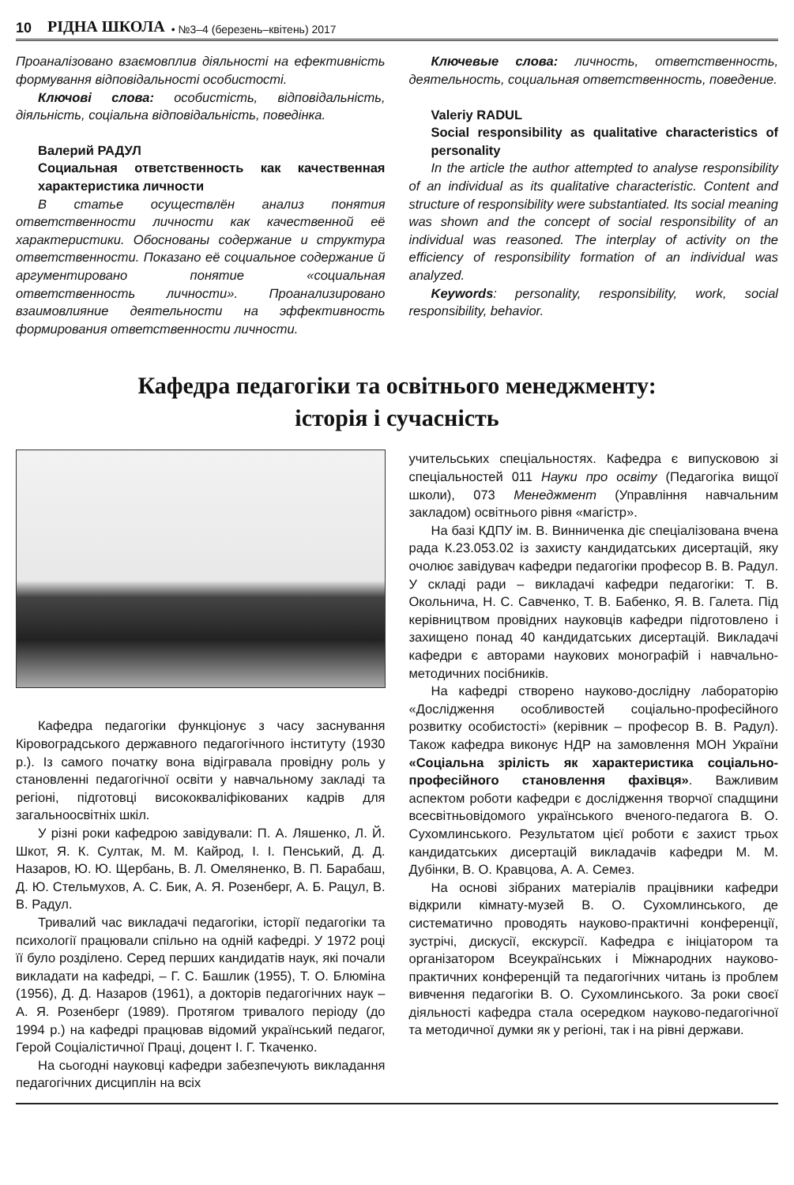10 РІДНА ШКОЛА • №3–4 (березень–квітень) 2017
Проаналізовано взаємовплив діяльності на ефективність формування відповідальності особистості.
Ключові слова: особистість, відповідальність, діяльність, соціальна відповідальність, поведінка.
Валерий РАДУЛ
Социальная ответственность как качественная характеристика личности
В статье осуществлён анализ понятия ответственности личности как качественной её характеристики. Обоснованы содержание и структура ответственности. Показано её социальное содержание й аргументировано понятие «социальная ответственность личности». Проанализировано взаимовлияние деятельности на эффективность формирования ответственности личности.
Ключевые слова: личность, ответственность, деятельность, социальная ответственность, поведение.
Valeriy RADUL
Social responsibility as qualitative characteristics of personality
In the article the author attempted to analyse responsibility of an individual as its qualitative characteristic. Content and structure of responsibility were substantiated. Its social meaning was shown and the concept of social responsibility of an individual was reasoned. The interplay of activity on the efficiency of responsibility formation of an individual was analyzed.
Keywords: personality, responsibility, work, social responsibility, behavior.
Кафедра педагогіки та освітнього менеджменту:
історія і сучасність
Кафедра педагогіки функціонує з часу заснування Кіровоградського державного педагогічного інституту (1930 р.). Із самого початку вона відігравала провідну роль у становленні педагогічної освіти у навчальному закладі та регіоні, підготовці висококваліфікованих кадрів для загальноосвітніх шкіл.
У різні роки кафедрою завідували: П. А. Ляшенко, Л. Й. Шкот, Я. К. Султак, М. М. Кайрод, І. І. Пенський, Д. Д. Назаров, Ю. Ю. Щербань, В. Л. Омеляненко, В. П. Барабаш, Д. Ю. Стельмухов, А. С. Бик, А. Я. Розенберг, А. Б. Рацул, В. В. Радул.
Тривалий час викладачі педагогіки, історії педагогіки та психології працювали спільно на одній кафедрі. У 1972 році її було розділено. Серед перших кандидатів наук, які почали викладати на кафедрі, – Г. С. Башлик (1955), Т. О. Блюміна (1956), Д. Д. Назаров (1961), а докторів педагогічних наук – А. Я. Розенберг (1989). Протягом тривалого періоду (до 1994 р.) на кафедрі працював відомий український педагог, Герой Соціалістичної Праці, доцент І. Г. Ткаченко.
На сьогодні науковці кафедри забезпечують викладання педагогічних дисциплін на всіх
учительських спеціальностях. Кафедра є випусковою зі спеціальностей 011 Науки про освіту (Педагогіка вищої школи), 073 Менеджмент (Управління навчальним закладом) освітнього рівня «магістр».
На базі КДПУ ім. В. Винниченка діє спеціалізована вчена рада К.23.053.02 із захисту кандидатських дисертацій, яку очолює завідувач кафедри педагогіки професор В. В. Радул. У складі ради – викладачі кафедри педагогіки: Т. В. Окольнича, Н. С. Савченко, Т. В. Бабенко, Я. В. Галета. Під керівництвом провідних науковців кафедри підготовлено і захищено понад 40 кандидатських дисертацій. Викладачі кафедри є авторами наукових монографій і навчально-методичних посібників.
На кафедрі створено науково-дослідну лабораторію «Дослідження особливостей соціально-професійного розвитку особистості» (керівник – професор В. В. Радул). Також кафедра виконує НДР на замовлення МОН України «Соціальна зрілість як характеристика соціально-професійного становлення фахівця». Важливим аспектом роботи кафедри є дослідження творчої спадщини всесвітньовідомого українського вченого-педагога В. О. Сухомлинського. Результатом цієї роботи є захист трьох кандидатських дисертацій викладачів кафедри М. М. Дубінки, В. О. Кравцова, А. А. Семез.
На основі зібраних матеріалів працівники кафедри відкрили кімнату-музей В. О. Сухомлинського, де систематично проводять науково-практичні конференції, зустрічі, дискусії, екскурсії. Кафедра є ініціатором та організатором Всеукраїнських і Міжнародних науково-практичних конференцій та педагогічних читань із проблем вивчення педагогіки В. О. Сухомлинського. За роки своєї діяльності кафедра стала осередком науково-педагогічної та методичної думки як у регіоні, так і на рівні держави.